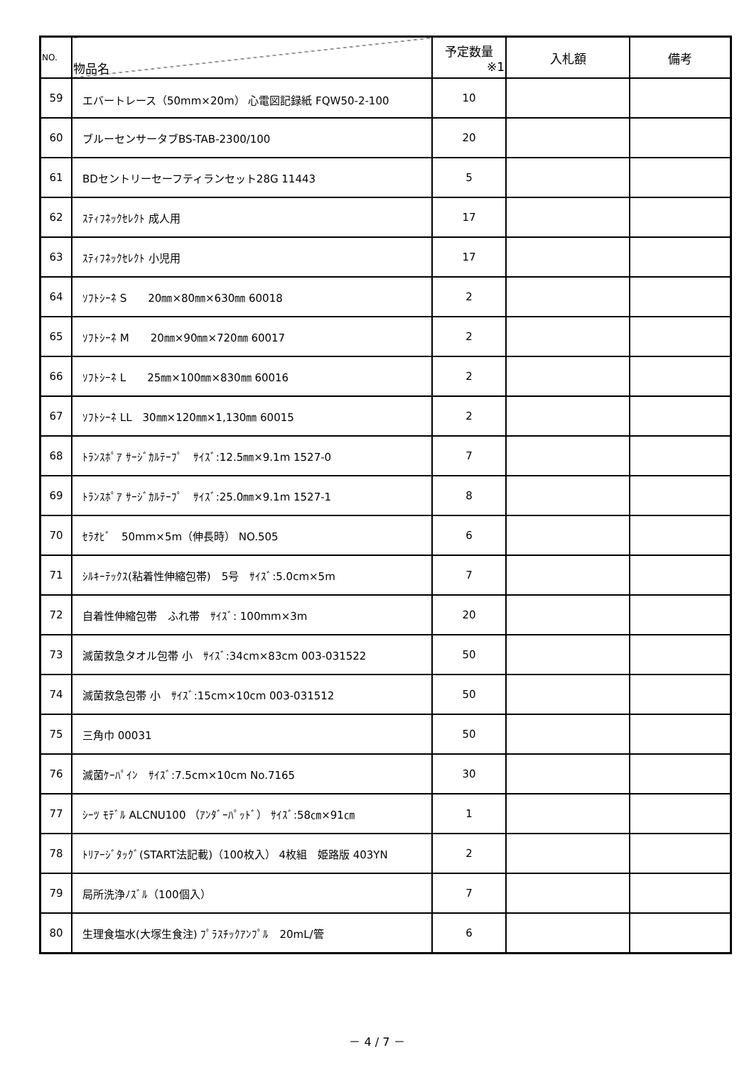| NO. | 物品名 | 予定数量 ※1 | 入札額 | 備考 |
| --- | --- | --- | --- | --- |
| 59 | エバートレース（50mm×20m） 心電図記録紙 FQW50-2-100 | 10 | | |
| 60 | ブルーセンサータブBS-TAB-2300/100 | 20 | | |
| 61 | BDセントリーセーフティランセット28G 11443 | 5 | | |
| 62 | ｽﾃｨﾌﾈｯｸｾﾚｸﾄ 成人用 | 17 | | |
| 63 | ｽﾃｨﾌﾈｯｸｾﾚｸﾄ 小児用 | 17 | | |
| 64 | ｿﾌﾄｼｰﾈ S 20㎜×80㎜×630㎜ 60018 | 2 | | |
| 65 | ｿﾌﾄｼｰﾈ M 20㎜×90㎜×720㎜ 60017 | 2 | | |
| 66 | ｿﾌﾄｼｰﾈ L 25㎜×100㎜×830㎜ 60016 | 2 | | |
| 67 | ｿﾌﾄｼｰﾈ LL 30㎜×120㎜×1,130㎜ 60015 | 2 | | |
| 68 | ﾄﾗﾝｽﾎﾟｱ ｻｰｼﾞｶﾙﾃｰﾌﾟ ｻｲｽﾞ:12.5㎜×9.1m 1527-0 | 7 | | |
| 69 | ﾄﾗﾝｽﾎﾟｱ ｻｰｼﾞｶﾙﾃｰﾌﾟ ｻｲｽﾞ:25.0㎜×9.1m 1527-1 | 8 | | |
| 70 | ｾﾗｵﾋﾞ 50mm×5m（伸長時） NO.505 | 6 | | |
| 71 | ｼﾙｷｰﾃｯｸｽ(粘着性伸縮包帯) 5号 ｻｲｽﾞ:5.0cm×5m | 7 | | |
| 72 | 自着性伸縮包帯 ふれ帯 ｻｲｽﾞ: 100mm×3m | 20 | | |
| 73 | 滅菌救急タオル包帯 小 ｻｲｽﾞ:34cm×83cm 003-031522 | 50 | | |
| 74 | 滅菌救急包帯 小 ｻｲｽﾞ:15cm×10cm 003-031512 | 50 | | |
| 75 | 三角巾 00031 | 50 | | |
| 76 | 滅菌ｹｰﾊﾟｲﾝ ｻｲｽﾞ:7.5cm×10cm No.7165 | 30 | | |
| 77 | ｼｰﾂ ﾓﾃﾞﾙ ALCNU100 （ｱﾝﾀﾞｰﾊﾟｯﾄﾞ） ｻｲｽﾞ:58㎝×91㎝ | 1 | | |
| 78 | ﾄﾘｱｰｼﾞﾀｯｸﾞ(START法記載)（100枚入） 4枚組 姫路版 403YN | 2 | | |
| 79 | 局所洗浄ﾉｽﾞﾙ（100個入） | 7 | | |
| 80 | 生理食塩水(大塚生食注) ﾌﾟﾗｽﾁｯｸｱﾝﾌﾟﾙ 20mL/管 | 6 | | |
－ 4 / 7 －